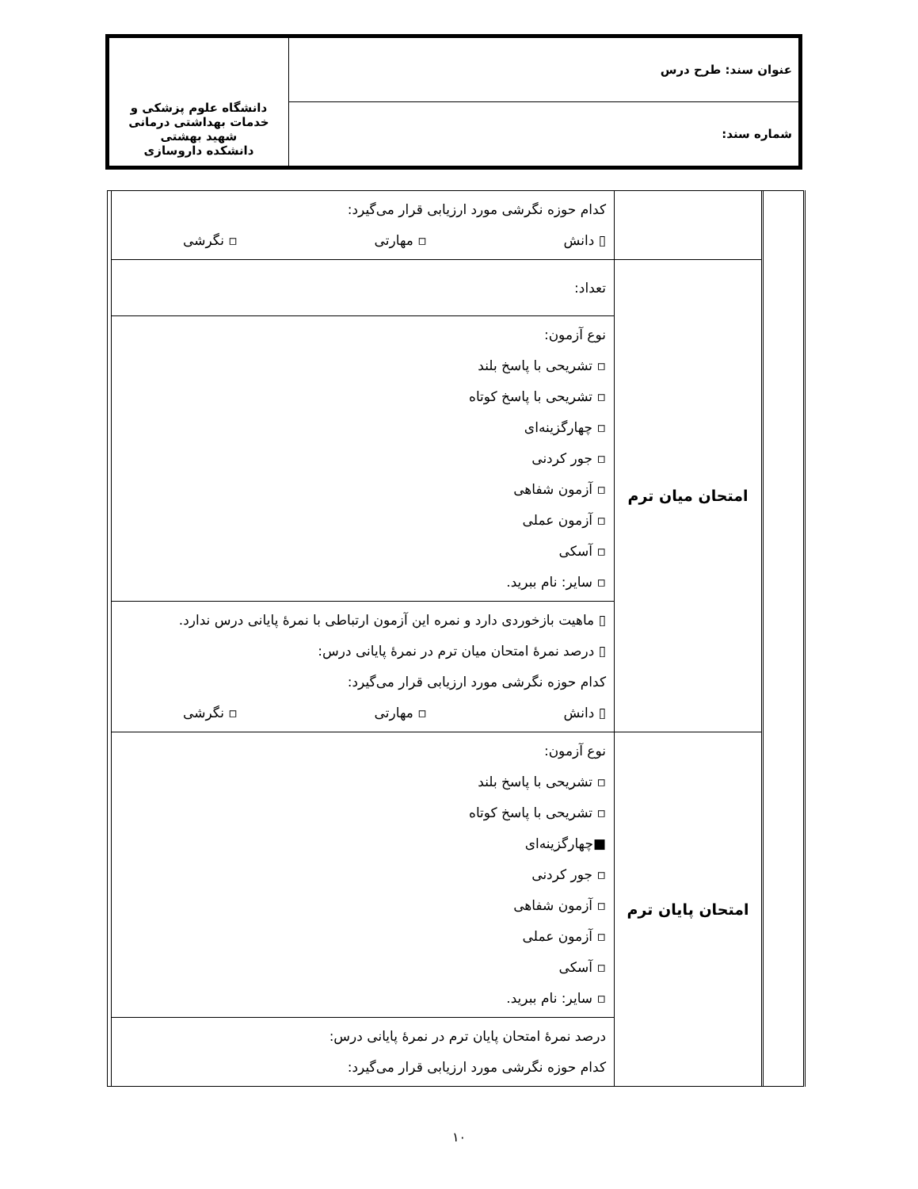| عنوان سند: طرح درس | دانشگاه علوم پزشکی و خدمات بهداشتی درمانی شهید بهشتی دانشکده داروسازی |
| شماره سند: | |
| | | | کدام حوزه نگرشی مورد ارزیابی قرار می‌گیرد: ▯ دانش ▫ مهارتی ▫ نگرشی | |
| | | امتحان میان ترم | تعداد: | |
| | | | نوع آزمون: ▫ تشریحی با پاسخ بلند ▫ تشریحی با پاسخ کوتاه ▫ چهارگزینه‌ای ▫ جور کردنی ▫ آزمون شفاهی ▫ آزمون عملی ▫ آسکی ▫ سایر: نام ببرید. | |
| | | | ▯ ماهیت بازخوردی دارد و نمره این آزمون ارتباطی با نمرهٔ پایانی درس ندارد. ▯ درصد نمرهٔ امتحان میان ترم در نمرهٔ پایانی درس: کدام حوزه نگرشی مورد ارزیابی قرار می‌گیرد: ▯ دانش ▫ مهارتی ▫ نگرشی | |
| | | امتحان پایان ترم | نوع آزمون: ▫ تشریحی با پاسخ بلند ▫ تشریحی با پاسخ کوتاه ■چهارگزینه‌ای ▫ جور کردنی ▫ آزمون شفاهی ▫ آزمون عملی ▫ آسکی ▫ سایر: نام ببرید. | |
| | | | درصد نمرهٔ امتحان پایان ترم در نمرهٔ پایانی درس: کدام حوزه نگرشی مورد ارزیابی قرار می‌گیرد: | |
۱۰